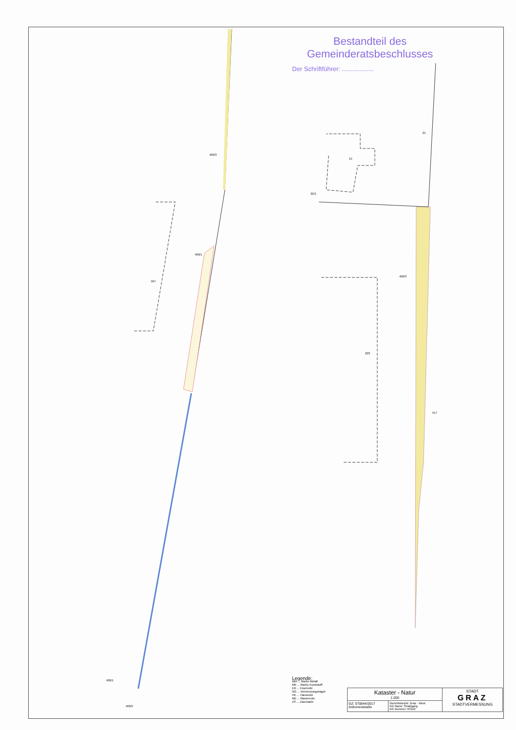400/3
400/1
507
400/3
220
15
21
517
22/1
400/1
400/2
Bestandteil des
Gemeinderatsbeschlusses
Der Schriftführer: ..................
Legende:
MM ... Marke Metall
MK ... Marke Kunststoff
ER ... Eisenrohr
NG ... Vermessungsnagel
HE ... Hausecke
ME ... Mauerecke
ZS ... Zaunsäule
| Kataster - Natur 1:200 | | STADT GRAZ STADTVERMESSUNG |
| GZ: 070844/2017 Anbonenstraße | Gerichtsbezirk: Graz - West KG Name: Straßgang KG Nummer: 63122 | |